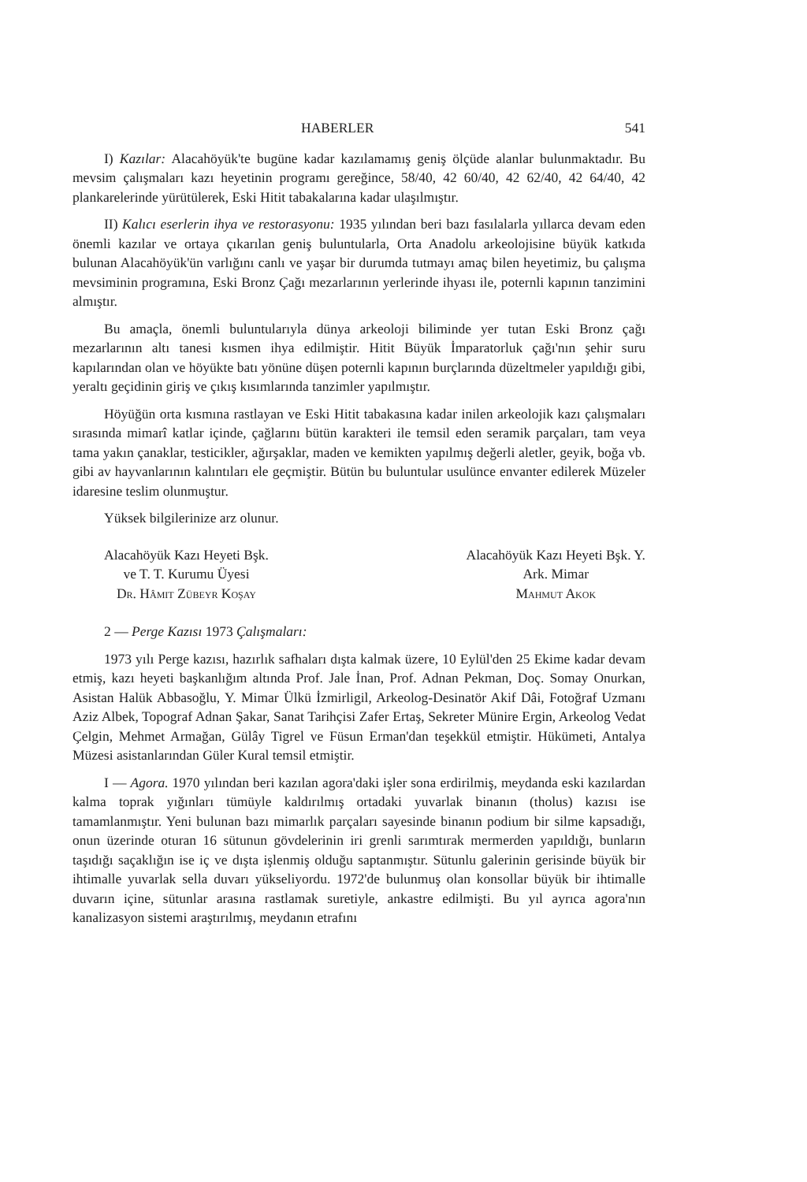HABERLER 541
I) Kazılar: Alacahöyük'te bugüne kadar kazılamamış geniş ölçüde alanlar bulunmaktadır. Bu mevsim çalışmaları kazı heyetinin programı gereğince, 58/40, 42 60/40, 42 62/40, 42 64/40, 42 plankarelerinde yürütülerek, Eski Hitit tabakalarına kadar ulaşılmıştır.
II) Kalıcı eserlerin ihya ve restorasyonu: 1935 yılından beri bazı fasılalarla yıllarca devam eden önemli kazılar ve ortaya çıkarılan geniş buluntularla, Orta Anadolu arkeolojisine büyük katkıda bulunan Alacahöyük'ün varlığını canlı ve yaşar bir durumda tutmayı amaç bilen heyetimiz, bu çalışma mevsiminin programına, Eski Bronz Çağı mezarlarının yerlerinde ihyası ile, poternli kapının tanzimini almıştır.
Bu amaçla, önemli buluntularıyla dünya arkeoloji biliminde yer tutan Eski Bronz çağı mezarlarının altı tanesi kısmen ihya edilmiştir. Hitit Büyük İmparatorluk çağı'nın şehir suru kapılarından olan ve höyükte batı yönüne düşen poternli kapının burçlarında düzeltmeler yapıldığı gibi, yeraltı geçidinin giriş ve çıkış kısımlarında tanzimler yapılmıştır.
Höyüğün orta kısmına rastlayan ve Eski Hitit tabakasına kadar inilen arkeolojik kazı çalışmaları sırasında mimarî katlar içinde, çağlarını bütün karakteri ile temsil eden seramik parçaları, tam veya tama yakın çanaklar, testicikler, ağırşaklar, maden ve kemikten yapılmış değerli aletler, geyik, boğa vb. gibi av hayvanlarının kalıntıları ele geçmiştir. Bütün bu buluntular usulünce envanter edilerek Müzeler idaresine teslim olunmuştur.
Yüksek bilgilerinize arz olunur.
Alacahöyük Kazı Heyeti Bşk.
ve T. T. Kurumu Üyesi
Dr. Hâmit Zübeyr Koşay
Alacahöyük Kazı Heyeti Bşk. Y.
Ark. Mimar
Mahmut Akok
2 — Perge Kazısı 1973 Çalışmaları:
1973 yılı Perge kazısı, hazırlık safhaları dışta kalmak üzere, 10 Eylül'den 25 Ekime kadar devam etmiş, kazı heyeti başkanlığım altında Prof. Jale İnan, Prof. Adnan Pekman, Doç. Somay Onurkan, Asistan Halük Abbasoğlu, Y. Mimar Ülkü İzmirligil, Arkeolog-Desinatör Akif Dâi, Fotoğraf Uzmanı Aziz Albek, Topograf Adnan Şakar, Sanat Tarihçisi Zafer Ertaş, Sekreter Münire Ergin, Arkeolog Vedat Çelgin, Mehmet Armağan, Gülây Tigrel ve Füsun Erman'dan teşekkül etmiştir. Hükümeti, Antalya Müzesi asistanlarından Güler Kural temsil etmiştir.
I — Agora. 1970 yılından beri kazılan agora'daki işler sona erdirilmiş, meydanda eski kazılardan kalma toprak yığınları tümüyle kaldırılmış ortadaki yuvarlak binanın (tholus) kazısı ise tamamlanmıştır. Yeni bulunan bazı mimarlık parçaları sayesinde binanın podium bir silme kapsadığı, onun üzerinde oturan 16 sütunun gövdelerinin iri grenli sarımtırak mermerden yapıldığı, bunların taşıdığı saçaklığın ise iç ve dışta işlenmiş olduğu saptanmıştır. Sütunlu galerinin gerisinde büyük bir ihtimalle yuvarlak sella duvarı yükseliyordu. 1972'de bulunmuş olan konsollar büyük bir ihtimalle duvarın içine, sütunlar arasına rastlamak suretiyle, ankastre edilmişti. Bu yıl ayrıca agora'nın kanalizasyon sistemi araştırılmış, meydanın etrafını